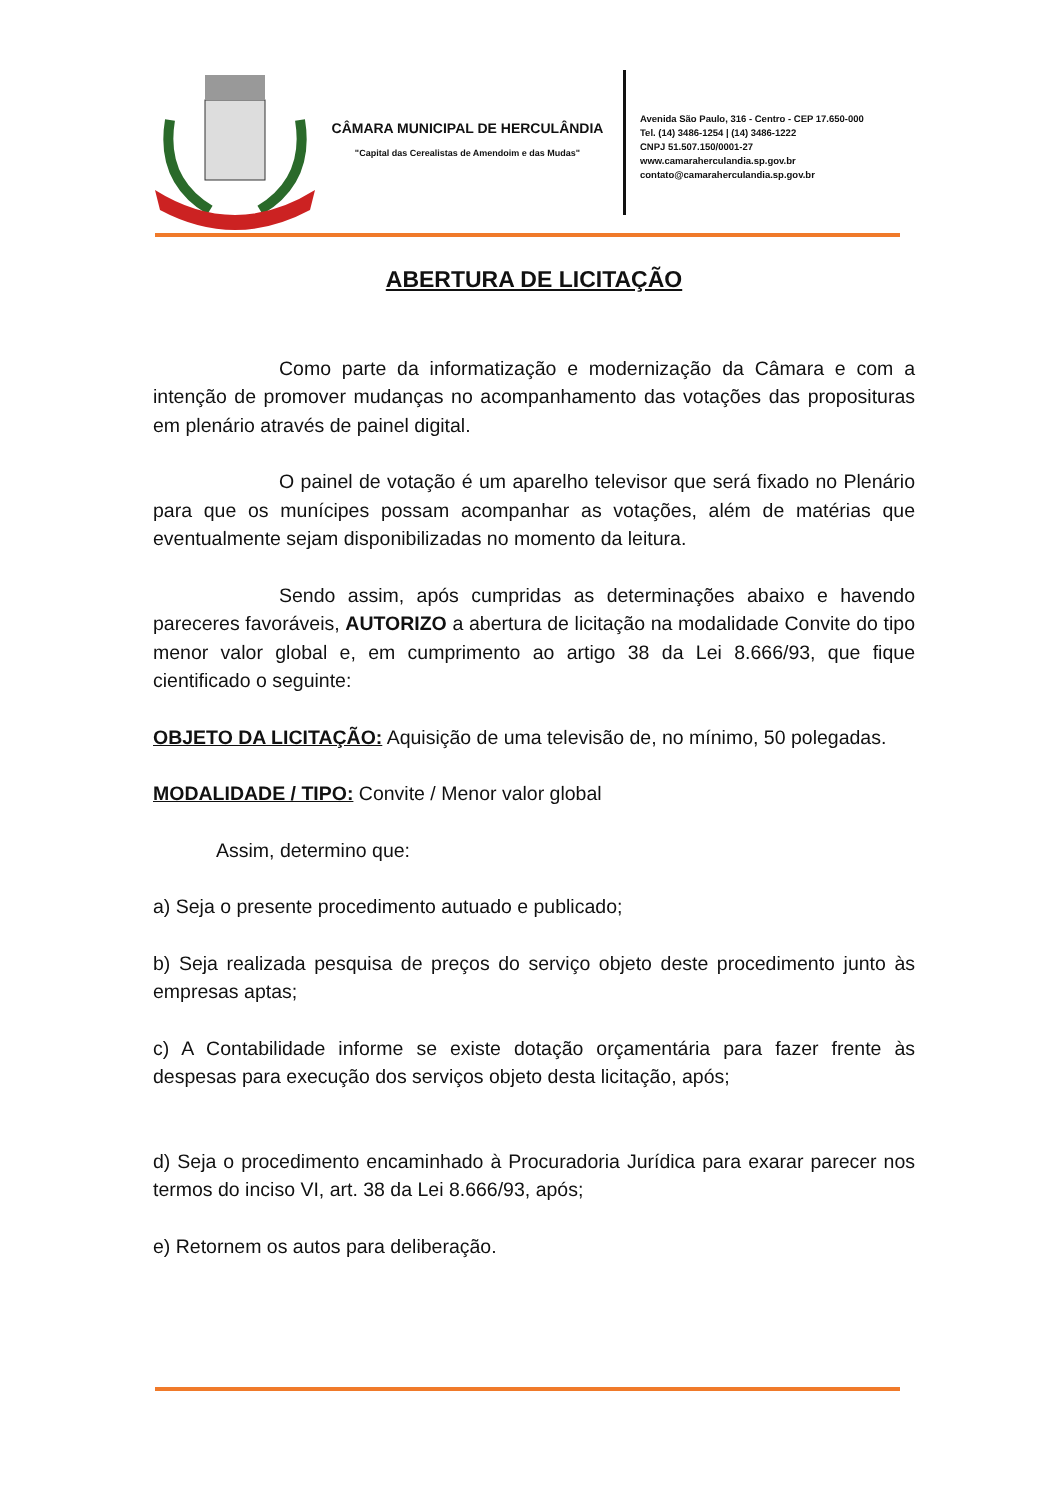CÂMARA MUNICIPAL DE HERCULÂNDIA
"Capital das Cerealistas de Amendoim e das Mudas"
Avenida São Paulo, 316 - Centro - CEP 17.650-000
Tel. (14) 3486-1254 | (14) 3486-1222
CNPJ 51.507.150/0001-27
www.camaraherculandia.sp.gov.br
contato@camaraherculandia.sp.gov.br
ABERTURA DE LICITAÇÃO
Como parte da informatização e modernização da Câmara e com a intenção de promover mudanças no acompanhamento das votações das proposituras em plenário através de painel digital.
O painel de votação é um aparelho televisor que será fixado no Plenário para que os munícipes possam acompanhar as votações, além de matérias que eventualmente sejam disponibilizadas no momento da leitura.
Sendo assim, após cumpridas as determinações abaixo e havendo pareceres favoráveis, AUTORIZO a abertura de licitação na modalidade Convite do tipo menor valor global e, em cumprimento ao artigo 38 da Lei 8.666/93, que fique cientificado o seguinte:
OBJETO DA LICITAÇÃO: Aquisição de uma televisão de, no mínimo, 50 polegadas.
MODALIDADE / TIPO: Convite / Menor valor global
Assim, determino que:
a) Seja o presente procedimento autuado e publicado;
b) Seja realizada pesquisa de preços do serviço objeto deste procedimento junto às empresas aptas;
c) A Contabilidade informe se existe dotação orçamentária para fazer frente às despesas para execução dos serviços objeto desta licitação, após;
d) Seja o procedimento encaminhado à Procuradoria Jurídica para exarar parecer nos termos do inciso VI, art. 38 da Lei 8.666/93, após;
e) Retornem os autos para deliberação.